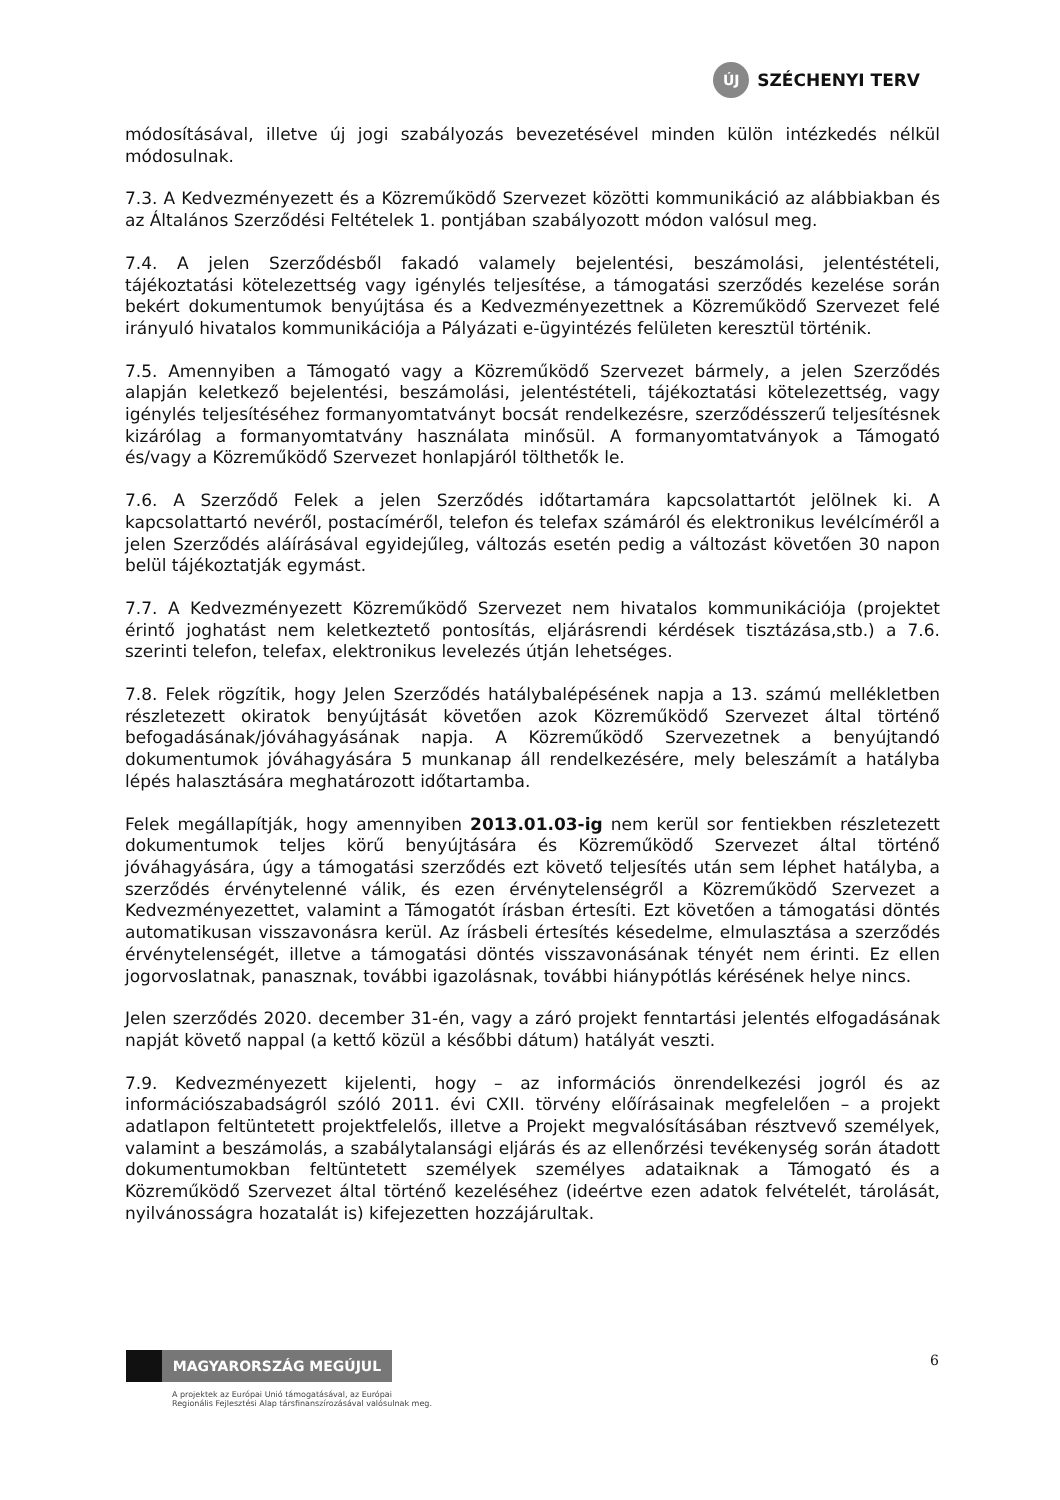ÚJ
SZÉCHENYI TERV
módosításával, illetve új jogi szabályozás bevezetésével minden külön intézkedés nélkül módosulnak.
7.3. A Kedvezményezett és a Közreműködő Szervezet közötti kommunikáció az alábbiakban és az Általános Szerződési Feltételek 1. pontjában szabályozott módon valósul meg.
7.4. A jelen Szerződésből fakadó valamely bejelentési, beszámolási, jelentéstételi, tájékoztatási kötelezettség vagy igénylés teljesítése, a támogatási szerződés kezelése során bekért dokumentumok benyújtása és a Kedvezményezettnek a Közreműködő Szervezet felé irányuló hivatalos kommunikációja a Pályázati e-ügyintézés felületen keresztül történik.
7.5. Amennyiben a Támogató vagy a Közreműködő Szervezet bármely, a jelen Szerződés alapján keletkező bejelentési, beszámolási, jelentéstételi, tájékoztatási kötelezettség, vagy igénylés teljesítéséhez formanyomtatványt bocsát rendelkezésre, szerződésszerű teljesítésnek kizárólag a formanyomtatvány használata minősül. A formanyomtatványok a Támogató és/vagy a Közreműködő Szervezet honlapjáról tölthetők le.
7.6. A Szerződő Felek a jelen Szerződés időtartamára kapcsolattartót jelölnek ki. A kapcsolattartó nevéről, postacíméről, telefon és telefax számáról és elektronikus levélcíméről a jelen Szerződés aláírásával egyidejűleg, változás esetén pedig a változást követően 30 napon belül tájékoztatják egymást.
7.7. A Kedvezményezett Közreműködő Szervezet nem hivatalos kommunikációja (projektet érintő joghatást nem keletkeztető pontosítás, eljárásrendi kérdések tisztázása,stb.) a 7.6. szerinti telefon, telefax, elektronikus levelezés útján lehetséges.
7.8. Felek rögzítik, hogy Jelen Szerződés hatálybalépésének napja a 13. számú mellékletben részletezett okiratok benyújtását követően azok Közreműködő Szervezet által történő befogadásának/jóváhagyásának napja. A Közreműködő Szervezetnek a benyújtandó dokumentumok jóváhagyására 5 munkanap áll rendelkezésére, mely beleszámít a hatályba lépés halasztására meghatározott időtartamba.
Felek megállapítják, hogy amennyiben 2013.01.03-ig nem kerül sor fentiekben részletezett dokumentumok teljes körű benyújtására és Közreműködő Szervezet által történő jóváhagyására, úgy a támogatási szerződés ezt követő teljesítés után sem léphet hatályba, a szerződés érvénytelenné válik, és ezen érvénytelenségről a Közreműködő Szervezet a Kedvezményezettet, valamint a Támogatót írásban értesíti. Ezt követően a támogatási döntés automatikusan visszavonásra kerül. Az írásbeli értesítés késedelme, elmulasztása a szerződés érvénytelenségét, illetve a támogatási döntés visszavonásának tényét nem érinti. Ez ellen jogorvoslatnak, panasznak, további igazolásnak, további hiánypótlás kérésének helye nincs.
Jelen szerződés 2020. december 31-én, vagy a záró projekt fenntartási jelentés elfogadásának napját követő nappal (a kettő közül a későbbi dátum) hatályát veszti.
7.9. Kedvezményezett kijelenti, hogy – az információs önrendelkezési jogról és az információszabadságról szóló 2011. évi CXII. törvény előírásainak megfelelően – a projekt adatlapon feltüntetett projektfelelős, illetve a Projekt megvalósításában résztvevő személyek, valamint a beszámolás, a szabálytalansági eljárás és az ellenőrzési tevékenység során átadott dokumentumokban feltüntetett személyek személyes adataiknak a Támogató és a Közreműködő Szervezet által történő kezeléséhez (ideértve ezen adatok felvételét, tárolását, nyilvánosságra hozatalát is) kifejezetten hozzájárultak.
MAGYARORSZÁG MEGÚJUL
A projektek az Európai Unió támogatásával, az Európai
Regionális Fejlesztési Alap társfinanszírozásával valósulnak meg.
6